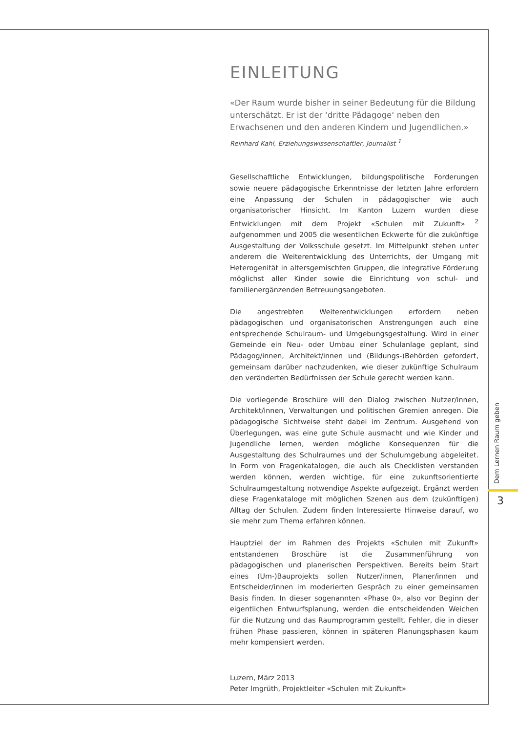EINLEITUNG
«Der Raum wurde bisher in seiner Bedeutung für die Bildung unterschätzt. Er ist der ‘dritte Pädagoge‘ neben den Erwachsenen und den anderen Kindern und Jugendlichen.»
Reinhard Kahl, Erziehungswissenschaftler, Journalist <sup>1</sup>
Gesellschaftliche Entwicklungen, bildungspolitische Forderungen sowie neuere pädagogische Erkenntnisse der letzten Jahre erfordern eine Anpassung der Schulen in pädagogischer wie auch organisatorischer Hinsicht. Im Kanton Luzern wurden diese Entwicklungen mit dem Projekt «Schulen mit Zukunft» <sup>2</sup> aufgenommen und 2005 die wesentlichen Eckwerte für die zukünftige Ausgestaltung der Volksschule gesetzt. Im Mittelpunkt stehen unter anderem die Weiterentwicklung des Unterrichts, der Umgang mit Heterogenität in altersgemischten Gruppen, die integrative Förderung möglichst aller Kinder sowie die Einrichtung von schul- und familienergänzenden Betreuungsangeboten.
Die angestrebten Weiterentwicklungen erfordern neben pädagogischen und organisatorischen Anstrengungen auch eine entsprechende Schulraum- und Umgebungsgestaltung. Wird in einer Gemeinde ein Neu- oder Umbau einer Schulanlage geplant, sind Pädagog/innen, Architekt/innen und (Bildungs-)Behörden gefordert, gemeinsam darüber nachzudenken, wie dieser zukünftige Schulraum den veränderten Bedürfnissen der Schule gerecht werden kann.
Die vorliegende Broschüre will den Dialog zwischen Nutzer/innen, Architekt/innen, Verwaltungen und politischen Gremien anregen. Die pädagogische Sichtweise steht dabei im Zentrum. Ausgehend von Überlegungen, was eine gute Schule ausmacht und wie Kinder und Jugendliche lernen, werden mögliche Konsequenzen für die Ausgestaltung des Schulraumes und der Schulumgebung abgeleitet. In Form von Fragenkatalogen, die auch als Checklisten verstanden werden können, werden wichtige, für eine zukunftsorientierte Schulraumgestaltung notwendige Aspekte aufgezeigt. Ergänzt werden diese Fragenkataloge mit möglichen Szenen aus dem (zukünftigen) Alltag der Schulen. Zudem finden Interessierte Hinweise darauf, wo sie mehr zum Thema erfahren können.
Hauptziel der im Rahmen des Projekts «Schulen mit Zukunft» entstandenen Broschüre ist die Zusammenführung von pädagogischen und planerischen Perspektiven. Bereits beim Start eines (Um-)Bauprojekts sollen Nutzer/innen, Planer/innen und Entscheider/innen im moderierten Gespräch zu einer gemeinsamen Basis finden. In dieser sogenannten «Phase 0», also vor Beginn der eigentlichen Entwurfsplanung, werden die entscheidenden Weichen für die Nutzung und das Raumprogramm gestellt. Fehler, die in dieser frühen Phase passieren, können in späteren Planungsphasen kaum mehr kompensiert werden.
Luzern, März 2013
Peter Imgrüth, Projektleiter «Schulen mit Zukunft»
Dem Lernen Raum geben
3